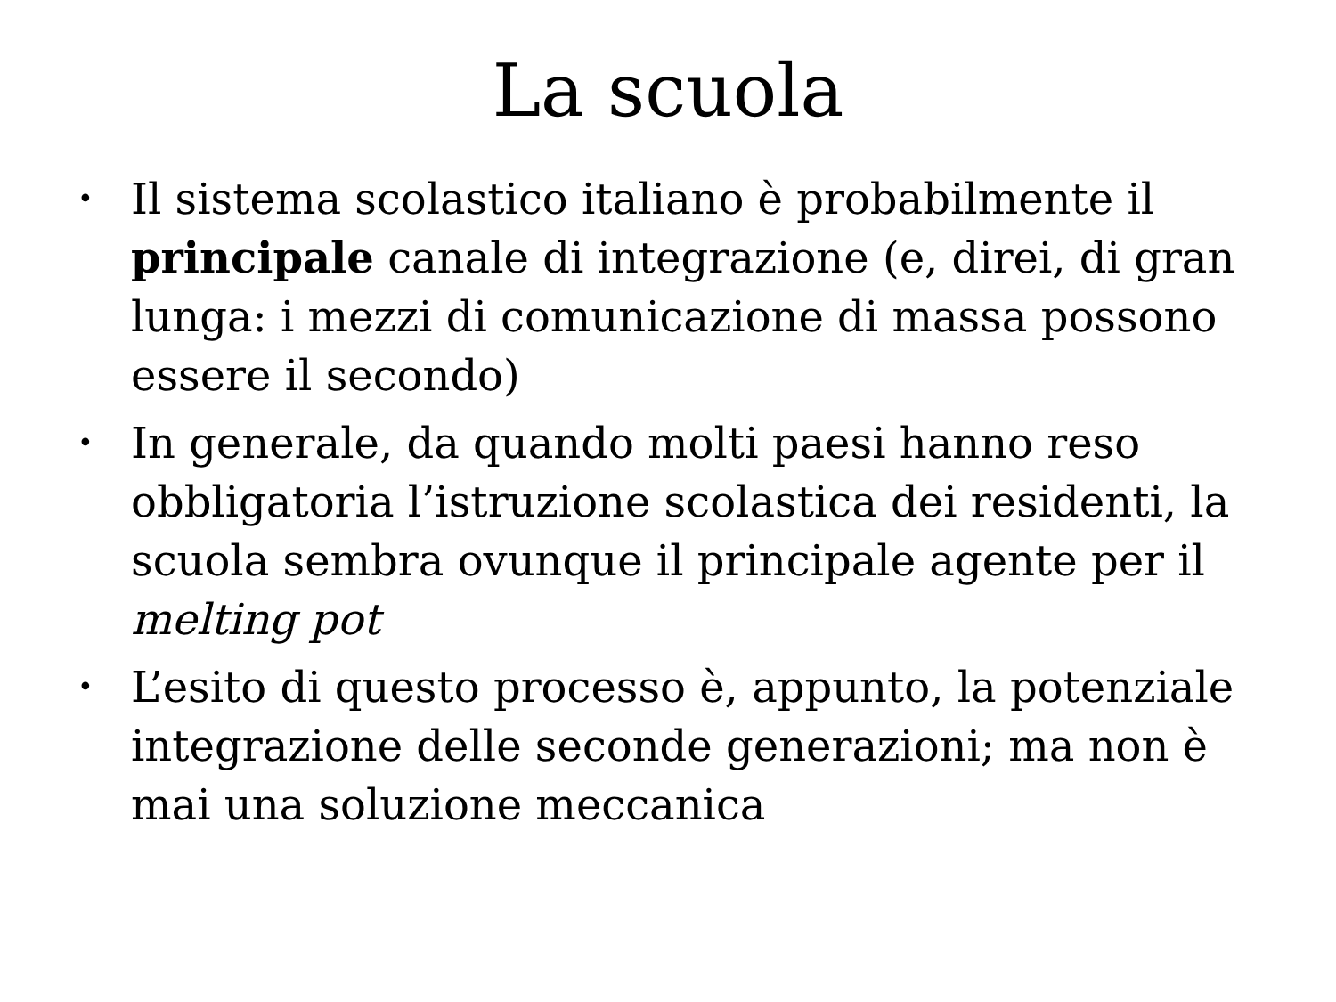La scuola
• Il sistema scolastico italiano è probabilmente il principale canale di integrazione (e, direi, di gran lunga: i mezzi di comunicazione di massa possono essere il secondo)
• In generale, da quando molti paesi hanno reso obbligatoria l’istruzione scolastica dei residenti, la scuola sembra ovunque il principale agente per il melting pot
• L’esito di questo processo è, appunto, la potenziale integrazione delle seconde generazioni; ma non è mai una soluzione meccanica